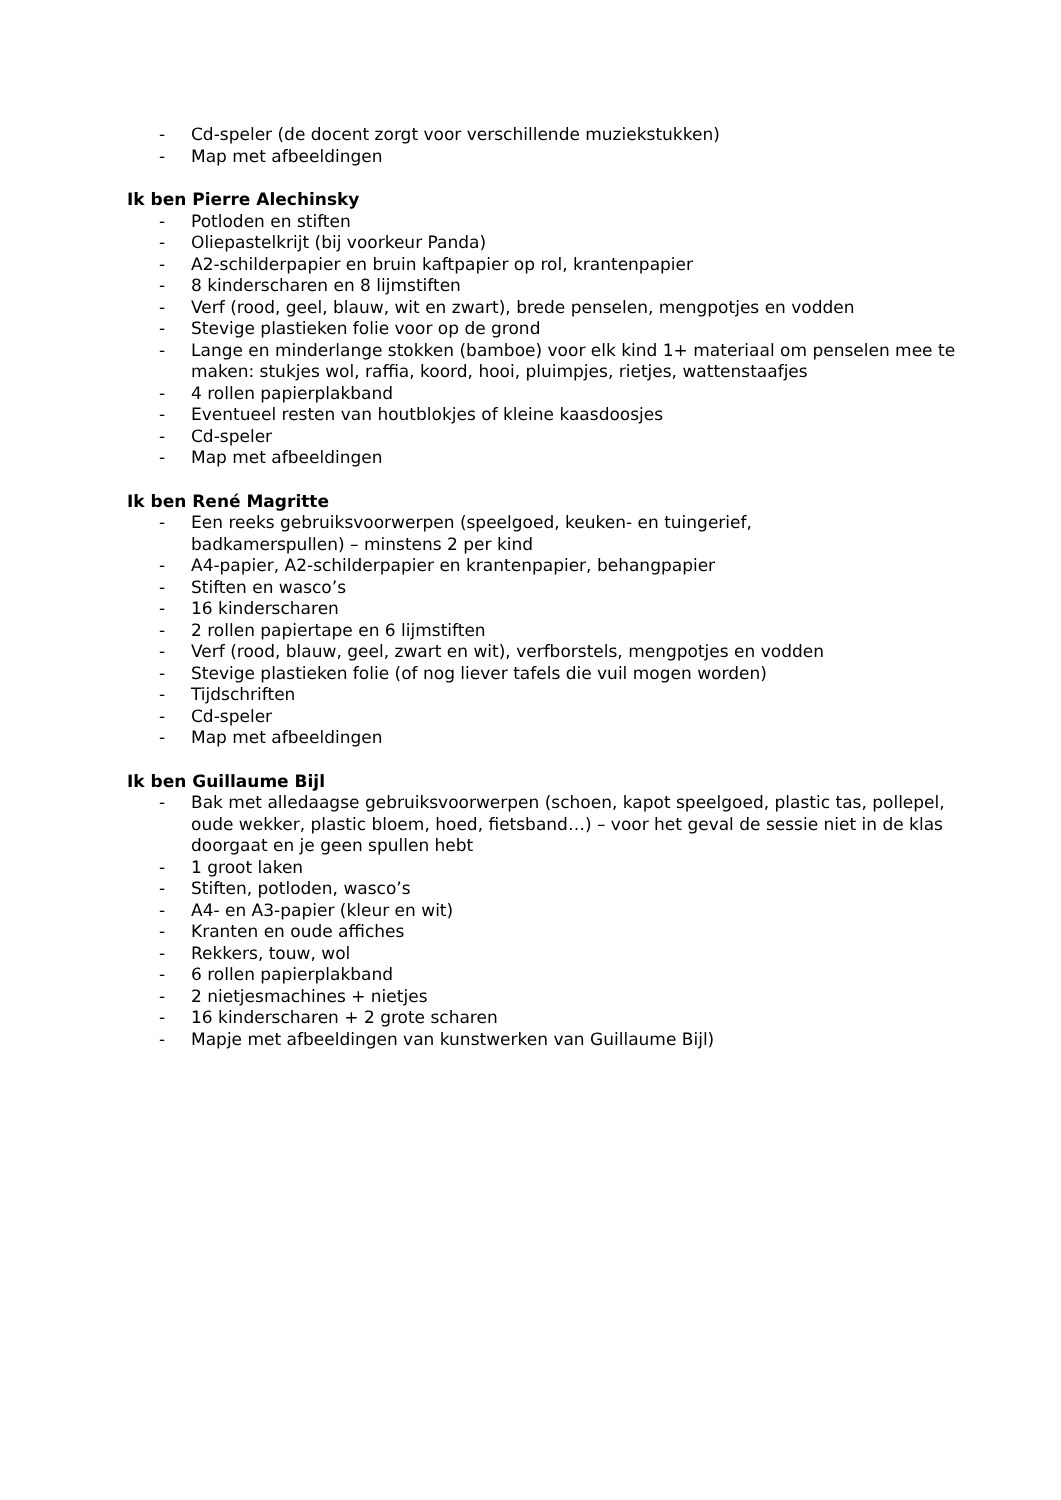- Cd-speler (de docent zorgt voor verschillende muziekstukken)
- Map met afbeeldingen
Ik ben Pierre Alechinsky
- Potloden en stiften
- Oliepastelkrijt (bij voorkeur Panda)
- A2-schilderpapier en bruin kaftpapier op rol, krantenpapier
- 8 kinderscharen en 8 lijmstiften
- Verf (rood, geel, blauw, wit en zwart), brede penselen, mengpotjes en vodden
- Stevige plastieken folie voor op de grond
- Lange en minderlange stokken (bamboe) voor elk kind 1+ materiaal om penselen mee te maken: stukjes wol, raffia, koord, hooi, pluimpjes, rietjes, wattenstaafjes
- 4 rollen papierplakband
- Eventueel resten van houtblokjes of kleine kaasdoosjes
- Cd-speler
- Map met afbeeldingen
Ik ben René Magritte
- Een reeks gebruiksvoorwerpen (speelgoed, keuken- en tuingerief,
badkamerspullen) – minstens 2 per kind
- A4-papier, A2-schilderpapier en krantenpapier, behangpapier
- Stiften en wasco’s
- 16 kinderscharen
- 2 rollen papiertape en 6 lijmstiften
- Verf (rood, blauw, geel, zwart en wit), verfborstels, mengpotjes en vodden
- Stevige plastieken folie (of nog liever tafels die vuil mogen worden)
- Tijdschriften
- Cd-speler
- Map met afbeeldingen
Ik ben Guillaume Bijl
- Bak met alledaagse gebruiksvoorwerpen (schoen, kapot speelgoed, plastic tas, pollepel, oude wekker, plastic bloem, hoed, fietsband…) – voor het geval de sessie niet in de klas doorgaat en je geen spullen hebt
- 1 groot laken
- Stiften, potloden, wasco’s
- A4- en A3-papier (kleur en wit)
- Kranten en oude affiches
- Rekkers, touw, wol
- 6 rollen papierplakband
- 2 nietjesmachines + nietjes
- 16 kinderscharen + 2 grote scharen
- Mapje met afbeeldingen van kunstwerken van Guillaume Bijl)